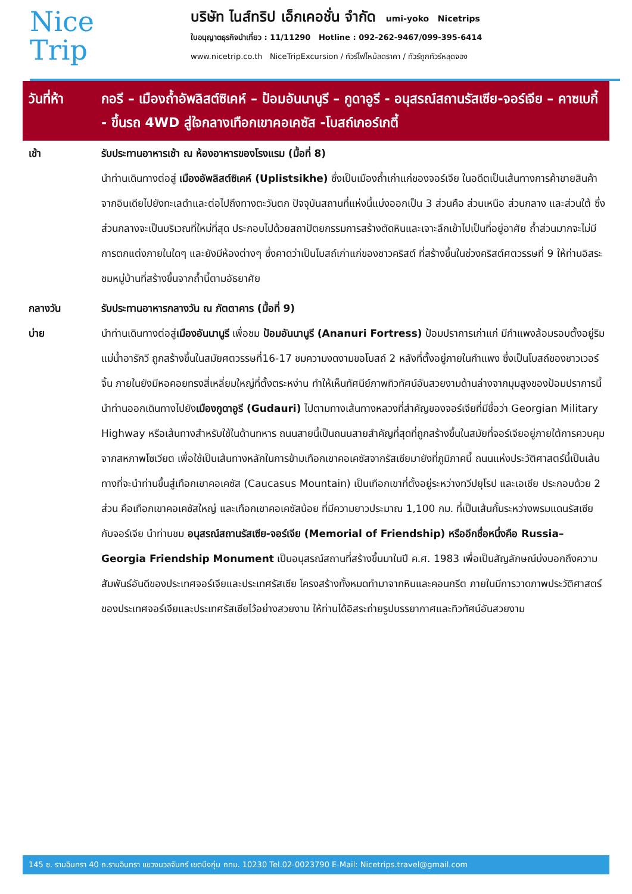Nice
Trip
บริษัท ไนส์ทริป เอ็กเคอชั่น จำกัด umi-yoko Nicetrips
ใบอนุญาตธุรกิจนำเที่ยว : 11/11290 Hotline : 092-262-9467/099-395-6414
www.nicetrip.co.th NiceTripExcursion / ทัวร์ไฟไหม้ลดราคา / ทัวร์ถูกทัวร์หลุดจอง
วันที่ห้า กอรี – เมืองถ้ำอัพลิสต์ซิเคห์ – ป้อมอันนานูรี – กูดาอูรี - อนุสรณ์สถานรัสเซีย-จอร์เจีย – คาซเบกี้ - ขึ้นรถ 4WD สู่ใจกลางเทือกเขาคอเคซัส -โบสถ์เกอร์เกตี้
เช้า รับประทานอาหารเช้า ณ ห้องอาหารของโรงแรม (มื้อที่ 8)
นำท่านเดินทางต่อสู่ เมืองอัพลิสต์ซิเคห์ (Uplistsikhe) ซึ่งเป็นเมืองถ้ำเก่าแก่ของจอร์เจีย ในอดีตเป็นเส้นทางการค้าขายสินค้าจากอินเดียไปยังทะเลดำและต่อไปถึงทางตะวันตก ปัจจุบันสถานที่แห่งนี้แบ่งออกเป็น 3 ส่วนคือ ส่วนเหนือ ส่วนกลาง และส่วนใต้ ซึ่งส่วนกลางจะเป็นบริเวณที่ใหม่ที่สุด ประกอบไปด้วยสถาปัตยกรรมการสร้างตัดหินและเจาะลึกเข้าไปเป็นที่อยู่อาศัย ถ้ำส่วนมากจะไม่มีการตกแต่งภายในใดๆ และยังมีห้องต่างๆ ซึ่งคาดว่าเป็นโบสถ์เก่าแก่ของชาวคริสต์ ที่สร้างขึ้นในช่วงคริสต์ศตวรรษที่ 9 ให้ท่านอิสระชมหมู่บ้านที่สร้างขึ้นจากถ้ำนี้ตามอัธยาศัย
กลางวัน รับประทานอาหารกลางวัน ณ ภัตตาคาร (มื้อที่ 9)
บ่าย นำท่านเดินทางต่อสู่เมืองอันนานูรี เพื่อชม ป้อมอันนานูรี (Ananuri Fortress) ป้อมปราการเก่าแก่ มีกำแพงล้อมรอบตั้งอยู่ริมแม่น้ำอารักวี ถูกสร้างขึ้นในสมัยศตวรรษที่16-17 ชมความงดงามขอโบสถ์ 2 หลังที่ตั้งอยู่ภายในกำแพง ซึ่งเป็นโบสถ์ของชาวเวอร์จิ้น ภายในยังมีหอคอยทรงสี่เหลี่ยมใหญ่ที่ตั้งตระหง่าน ทำให้เห็นทัศนีย์ภาพทิวทัศน์อันสวยงามด้านล่างจากมุมสูงของป้อมปราการนี้ นำท่านออกเดินทางไปยังเมืองกูดาอูรี (Gudauri) ไปตามทางเส้นทางหลวงที่สำคัญของจอร์เจียที่มีชื่อว่า Georgian Military Highway หรือเส้นทางสำหรับใช้ในด้านทหาร ถนนสายนี้เป็นถนนสายสำคัญที่สุดที่ถูกสร้างขึ้นในสมัยที่จอร์เจียอยู่ภายใต้การควบคุมจากสหภาพโซเวียต เพื่อใช้เป็นเส้นทางหลักในการข้ามเทือกเขาคอเคซัสจากรัสเซียมายังที่ภูมิภาคนี้ ถนนแห่งประวัติศาสตร์นี้เป็นเส้นทางที่จะนำท่านขึ้นสู่เทือกเขาคอเคซัส (Caucasus Mountain) เป็นเทือกเขาที่ตั้งอยู่ระหว่างทวีปยุโรป และเอเชีย ประกอบด้วย 2 ส่วน คือเทือกเขาคอเคซัสใหญ่ และเทือกเขาคอเคซัสน้อย ที่มีความยาวประมาณ 1,100 กม. ที่เป็นเส้นกั้นระหว่างพรมแดนรัสเซียกับจอร์เจีย นำท่านชม อนุสรณ์สถานรัสเซีย-จอร์เจีย (Memorial of Friendship) หรืออีกชื่อหนึ่งคือ Russia–Georgia Friendship Monument เป็นอนุสรณ์สถานที่สร้างขึ้นมาในปี ค.ศ. 1983 เพื่อเป็นสัญลักษณ์บ่งบอกถึงความสัมพันธ์อันดีของประเทศจอร์เจียและประเทศรัสเซีย โครงสร้างทั้งหมดทำมาจากหินและคอนกรีต ภายในมีการวาดภาพประวัติศาสตร์ของประเทศจอร์เจียและประเทศรัสเซียไว้อย่างสวยงาม ให้ท่านได้อิสระถ่ายรูปบรรยากาศและทิวทัศน์อันสวยงาม
145 ซ. รามอินทรา 40 ถ.รามอินทรา แขวงนวลจันทร์ เขตบึงกุ่ม กทม. 10230 Tel.02-0023790 E-Mail: Nicetrips.travel@gmail.com